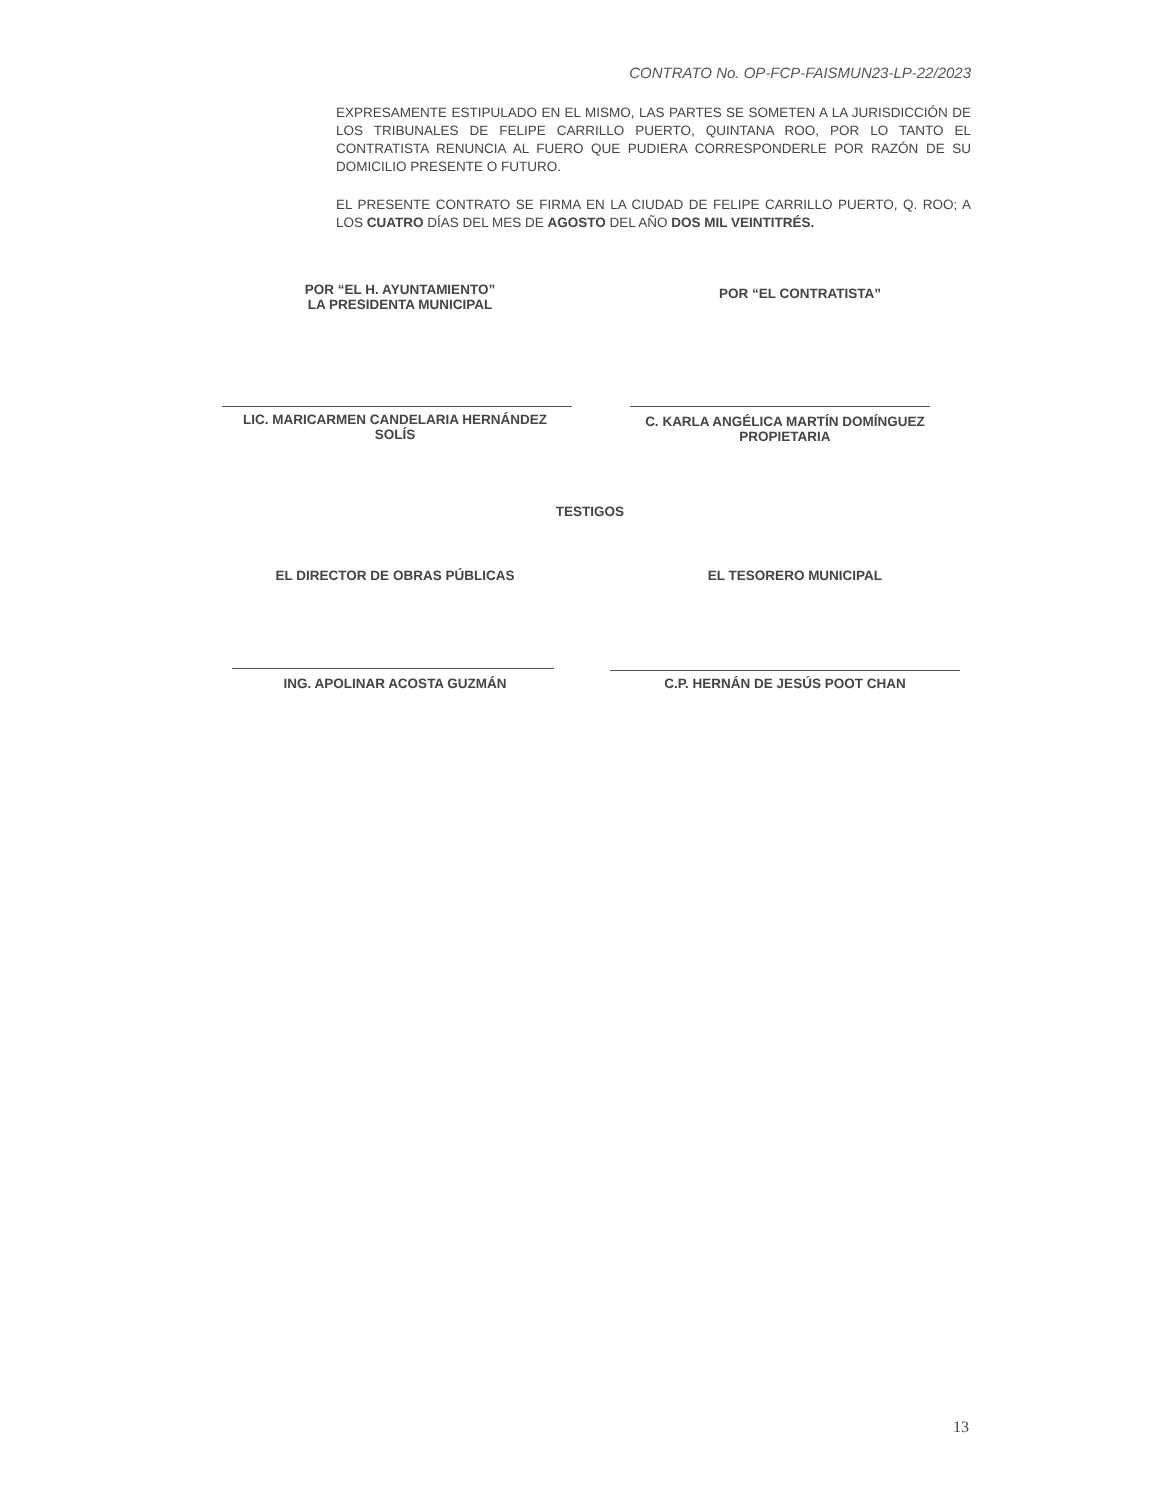CONTRATO No. OP-FCP-FAISMUN23-LP-22/2023
EXPRESAMENTE ESTIPULADO EN EL MISMO, LAS PARTES SE SOMETEN A LA JURISDICCIÓN DE LOS TRIBUNALES DE FELIPE CARRILLO PUERTO, QUINTANA ROO, POR LO TANTO EL CONTRATISTA RENUNCIA AL FUERO QUE PUDIERA CORRESPONDERLE POR RAZÓN DE SU DOMICILIO PRESENTE O FUTURO.
EL PRESENTE CONTRATO SE FIRMA EN LA CIUDAD DE FELIPE CARRILLO PUERTO, Q. ROO; A LOS CUATRO DÍAS DEL MES DE AGOSTO DEL AÑO DOS MIL VEINTITRÉS.
POR “EL H. AYUNTAMIENTO”
LA PRESIDENTA MUNICIPAL
POR “EL CONTRATISTA”
LIC. MARICARMEN CANDELARIA HERNÁNDEZ
SOLÍS
C. KARLA ANGÉLICA MARTÍN DOMÍNGUEZ
PROPIETARIA
TESTIGOS
EL DIRECTOR DE OBRAS PÚBLICAS EL TESORERO MUNICIPAL
ING. APOLINAR ACOSTA GUZMÁN C.P. HERNÁN DE JESÚS POOT CHAN
13